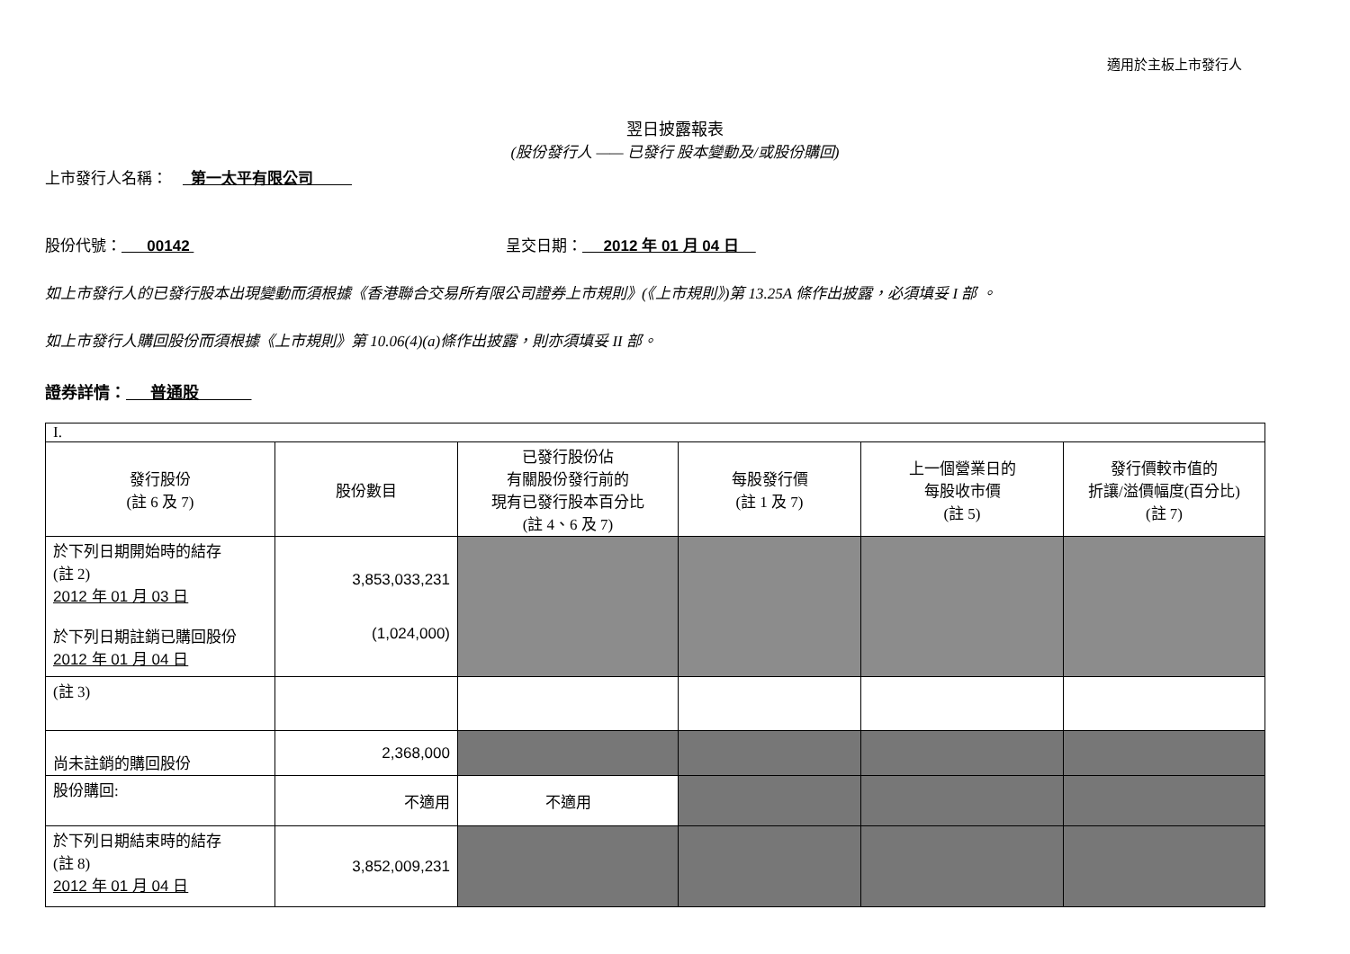適用於主板上市發行人
翌日披露報表
(股份發行人 —— 已發行 股本變動及/或股份購回)
上市發行人名稱： 第一太平有限公司
股份代號： 00142 呈交日期： 2012 年 01 月 04 日
如上市發行人的已發行股本出現變動而須根據《香港聯合交易所有限公司證券上市規則》(《上市規則》)第 13.25A 條作出披露，必須填妥 I 部 。
如上市發行人購回股份而須根據《上市規則》第 10.06(4)(a)條作出披露，則亦須填妥 II 部。
證券詳情： 普通股
| I. | | | | | |
| 發行股份 (註 6 及 7) | 股份數目 | 已發行股份佔 有關股份發行前的 現有已發行股本百分比 (註 4、6 及 7) | 每股發行價 (註 1 及 7) | 上一個營業日的 每股收市價 (註 5) | 發行價較市值的 折讓/溢價幅度(百分比) (註 7) |
| 於下列日期開始時的結存 (註 2) 2012 年 01 月 03 日 於下列日期註銷已購回股份 2012 年 01 月 04 日 | 3,853,033,231 (1,024,000) | | | | |
| (註 3) | | | | | |
| 尚未註銷的購回股份 | 2,368,000 | | | | |
| 股份購回: | 不適用 | 不適用 | | | |
| 於下列日期結束時的結存 (註 8) 2012 年 01 月 04 日 | 3,852,009,231 | | | | |